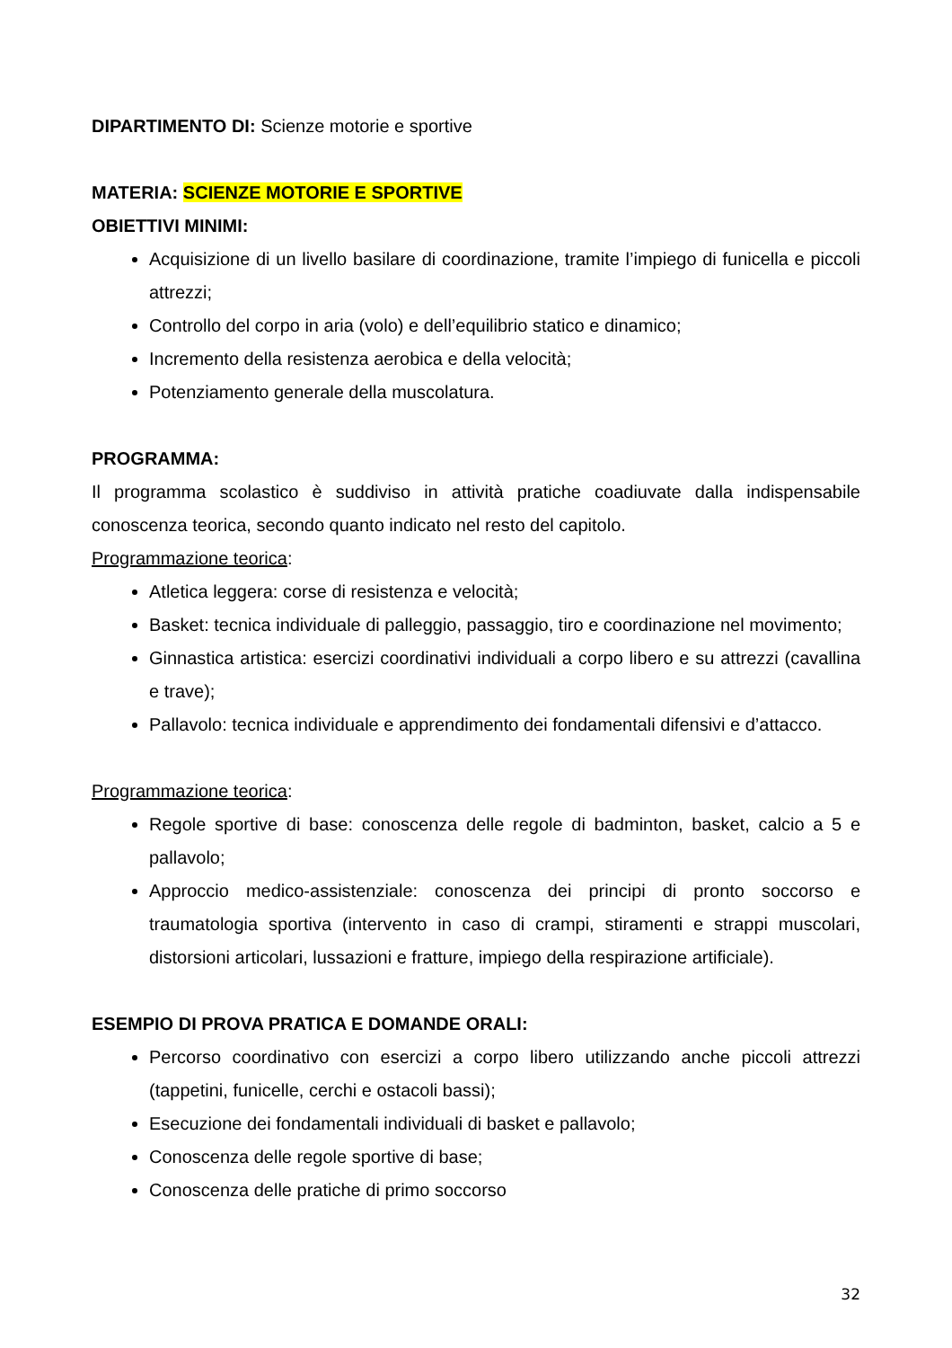DIPARTIMENTO DI: Scienze motorie e sportive
MATERIA: SCIENZE MOTORIE E SPORTIVE
OBIETTIVI MINIMI:
Acquisizione di un livello basilare di coordinazione, tramite l’impiego di funicella e piccoli attrezzi;
Controllo del corpo in aria (volo) e dell’equilibrio statico e dinamico;
Incremento della resistenza aerobica e della velocità;
Potenziamento generale della muscolatura.
PROGRAMMA:
Il programma scolastico è suddiviso in attività pratiche coadiuvate dalla indispensabile conoscenza teorica, secondo quanto indicato nel resto del capitolo.
Programmazione teorica:
Atletica leggera: corse di resistenza e velocità;
Basket: tecnica individuale di palleggio, passaggio, tiro e coordinazione nel movimento;
Ginnastica artistica: esercizi coordinativi individuali a corpo libero e su attrezzi (cavallina e trave);
Pallavolo: tecnica individuale e apprendimento dei fondamentali difensivi e d’attacco.
Programmazione teorica:
Regole sportive di base: conoscenza delle regole di badminton, basket, calcio a 5 e pallavolo;
Approccio medico-assistenziale: conoscenza dei principi di pronto soccorso e traumatologia sportiva (intervento in caso di crampi, stiramenti e strappi muscolari, distorsioni articolari, lussazioni e fratture, impiego della respirazione artificiale).
ESEMPIO DI PROVA PRATICA E DOMANDE ORALI:
Percorso coordinativo con esercizi a corpo libero utilizzando anche piccoli attrezzi (tappetini, funicelle, cerchi e ostacoli bassi);
Esecuzione dei fondamentali individuali di basket e pallavolo;
Conoscenza delle regole sportive di base;
Conoscenza delle pratiche di primo soccorso
32